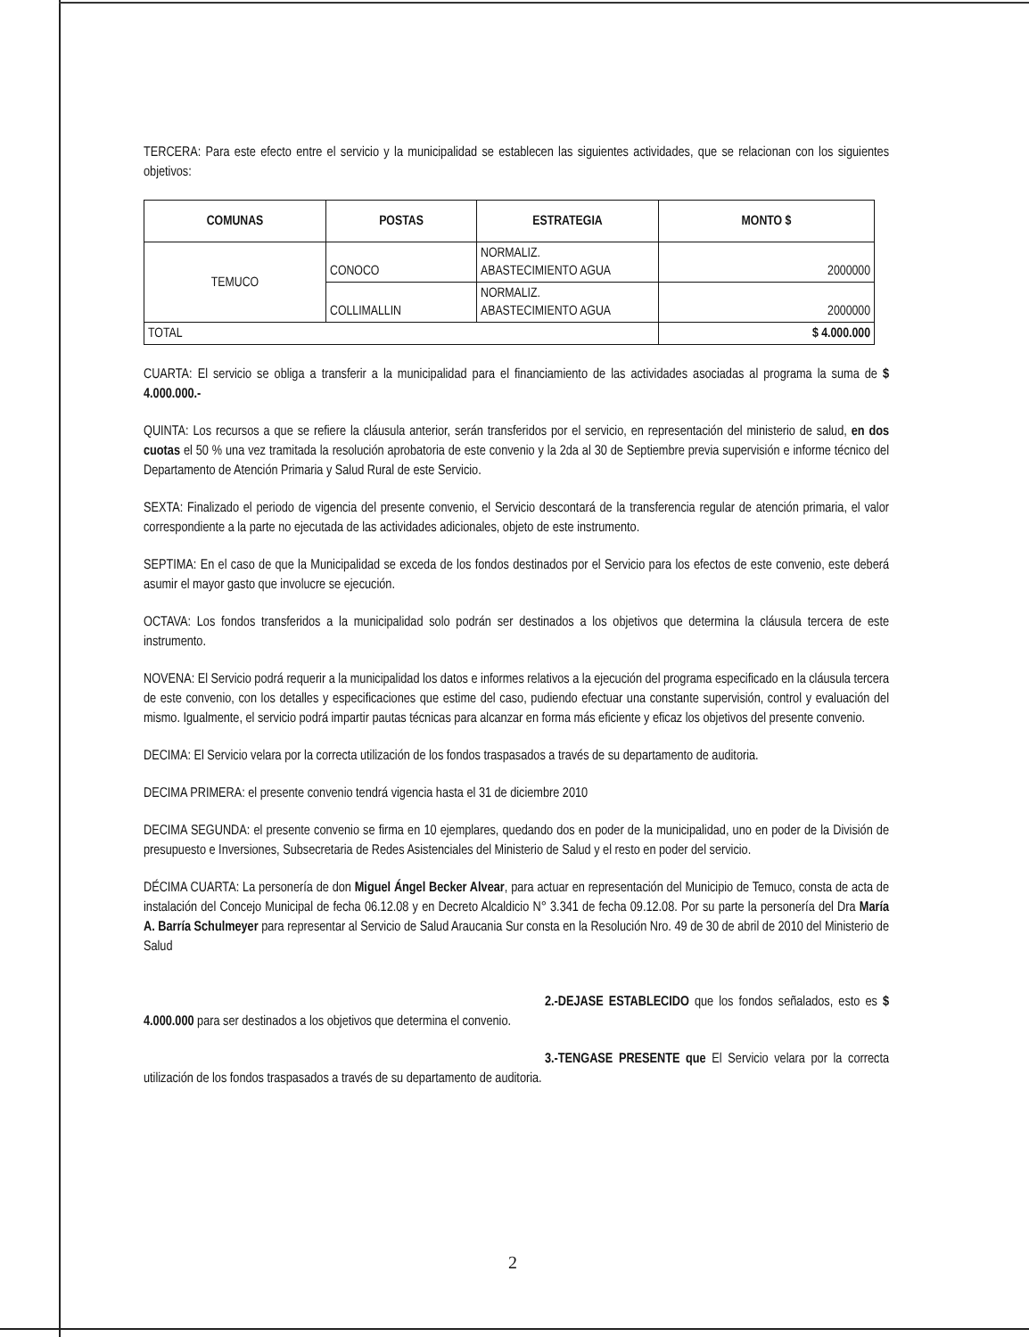TERCERA: Para este efecto entre el servicio y la municipalidad se establecen las siguientes actividades, que se relacionan con los siguientes objetivos:
| COMUNAS | POSTAS | ESTRATEGIA | MONTO $ |
| --- | --- | --- | --- |
| TEMUCO | CONOCO | NORMALIZ. ABASTECIMIENTO AGUA | 2000000 |
| | COLLIMALLIN | NORMALIZ. ABASTECIMIENTO AGUA | 2000000 |
| TOTAL | | | $ 4.000.000 |
CUARTA: El servicio se obliga a transferir a la municipalidad para el financiamiento de las actividades asociadas al programa la suma de $ 4.000.000.-
QUINTA: Los recursos a que se refiere la cláusula anterior, serán transferidos por el servicio, en representación del ministerio de salud, en dos cuotas el 50 % una vez tramitada la resolución aprobatoria de este convenio y la 2da al 30 de Septiembre previa supervisión e informe técnico del Departamento de Atención Primaria y Salud Rural de este Servicio.
SEXTA: Finalizado el periodo de vigencia del presente convenio, el Servicio descontará de la transferencia regular de atención primaria, el valor correspondiente a la parte no ejecutada de las actividades adicionales, objeto de este instrumento.
SEPTIMA: En el caso de que la Municipalidad se exceda de los fondos destinados por el Servicio para los efectos de este convenio, este deberá asumir el mayor gasto que involucre se ejecución.
OCTAVA: Los fondos transferidos a la municipalidad solo podrán ser destinados a los objetivos que determina la cláusula tercera de este instrumento.
NOVENA: El Servicio podrá requerir a la municipalidad los datos e informes relativos a la ejecución del programa especificado en la cláusula tercera de este convenio, con los detalles y especificaciones que estime del caso, pudiendo efectuar una constante supervisión, control y evaluación del mismo. Igualmente, el servicio podrá impartir pautas técnicas para alcanzar en forma más eficiente y eficaz los objetivos del presente convenio.
DECIMA: El Servicio velara por la correcta utilización de los fondos traspasados a través de su departamento de auditoria.
DECIMA PRIMERA: el presente convenio tendrá vigencia hasta el 31 de diciembre 2010
DECIMA SEGUNDA: el presente convenio se firma en 10 ejemplares, quedando dos en poder de la municipalidad, uno en poder de la División de presupuesto e Inversiones, Subsecretaria de Redes Asistenciales del Ministerio de Salud y el resto en poder del servicio.
DÉCIMA CUARTA: La personería de don Miguel Ángel Becker Alvear, para actuar en representación del Municipio de Temuco, consta de acta de instalación del Concejo Municipal de fecha 06.12.08 y en Decreto Alcaldicio N° 3.341 de fecha 09.12.08. Por su parte la personería del Dra María A. Barría Schulmeyer para representar al Servicio de Salud Araucania Sur consta en la Resolución Nro. 49 de 30 de abril de 2010 del Ministerio de Salud
2.-DEJASE ESTABLECIDO que los fondos señalados, esto es $ 4.000.000 para ser destinados a los objetivos que determina el convenio.
3.-TENGASE PRESENTE que El Servicio velara por la correcta utilización de los fondos traspasados a través de su departamento de auditoria.
2